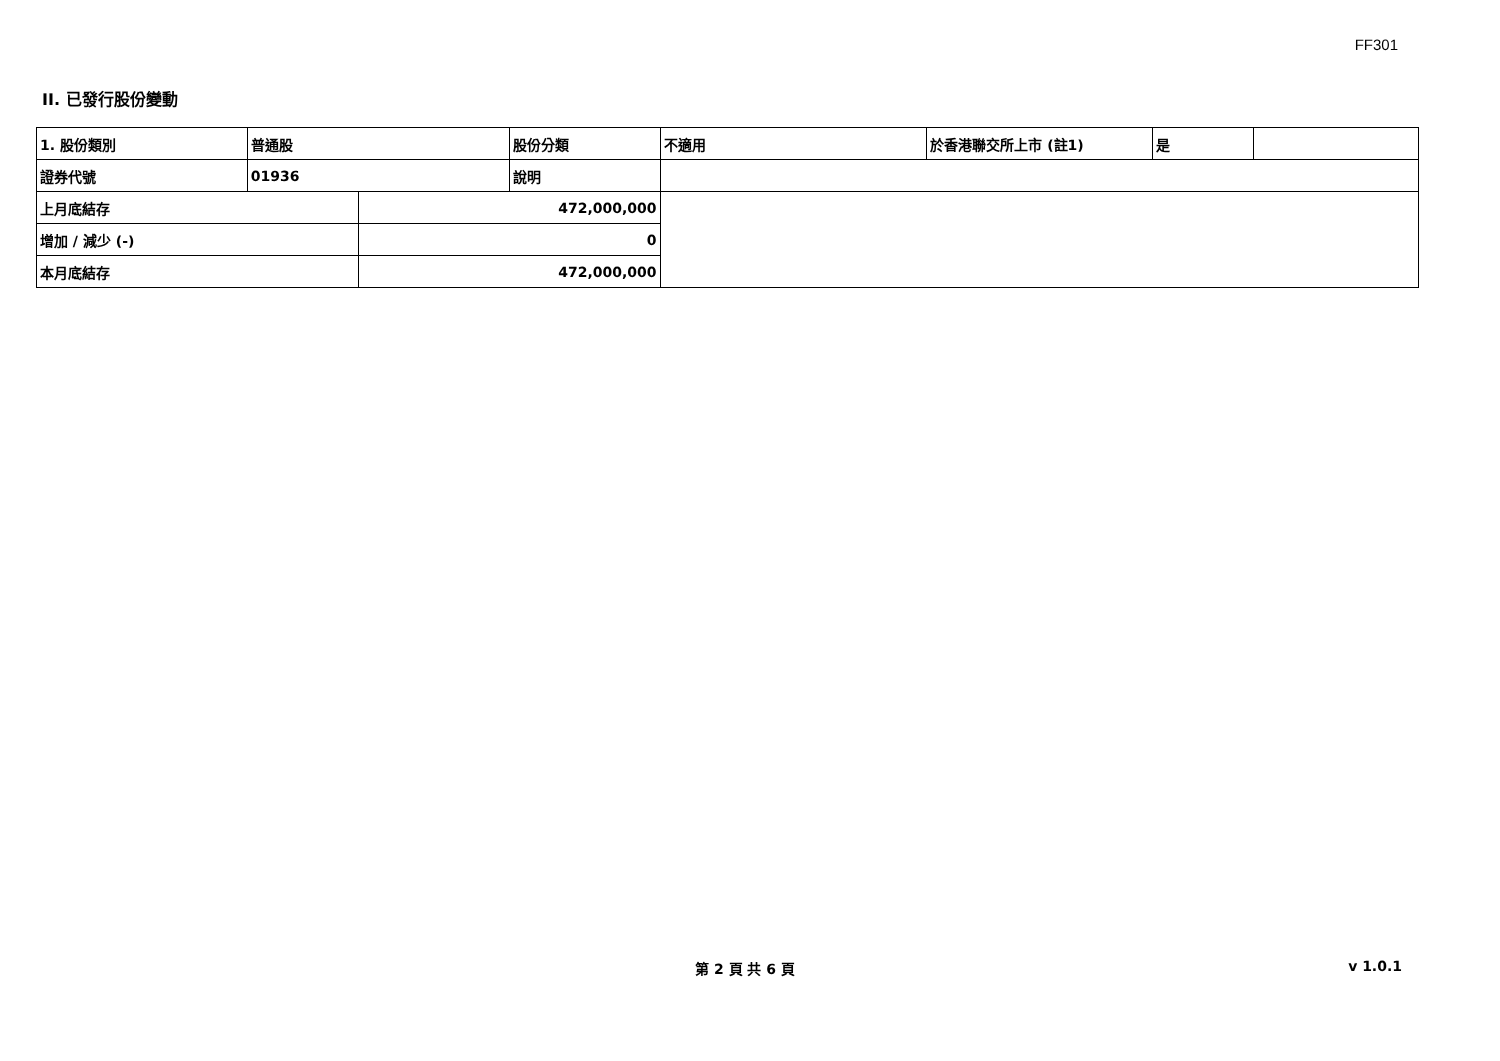FF301
II. 已發行股份變動
| 1. 股份類別 | 普通股 | | 股份分類 | 不適用 | 於香港聯交所上市 (註1) | 是 | |
| 證券代號 | 01936 | | 說明 | | | | |
| 上月底結存 | | 472,000,000 | | | | | |
| 增加 / 減少 (-) | | 0 | | | | | |
| 本月底結存 | | 472,000,000 | | | | | |
第 2 頁 共 6 頁 v 1.0.1